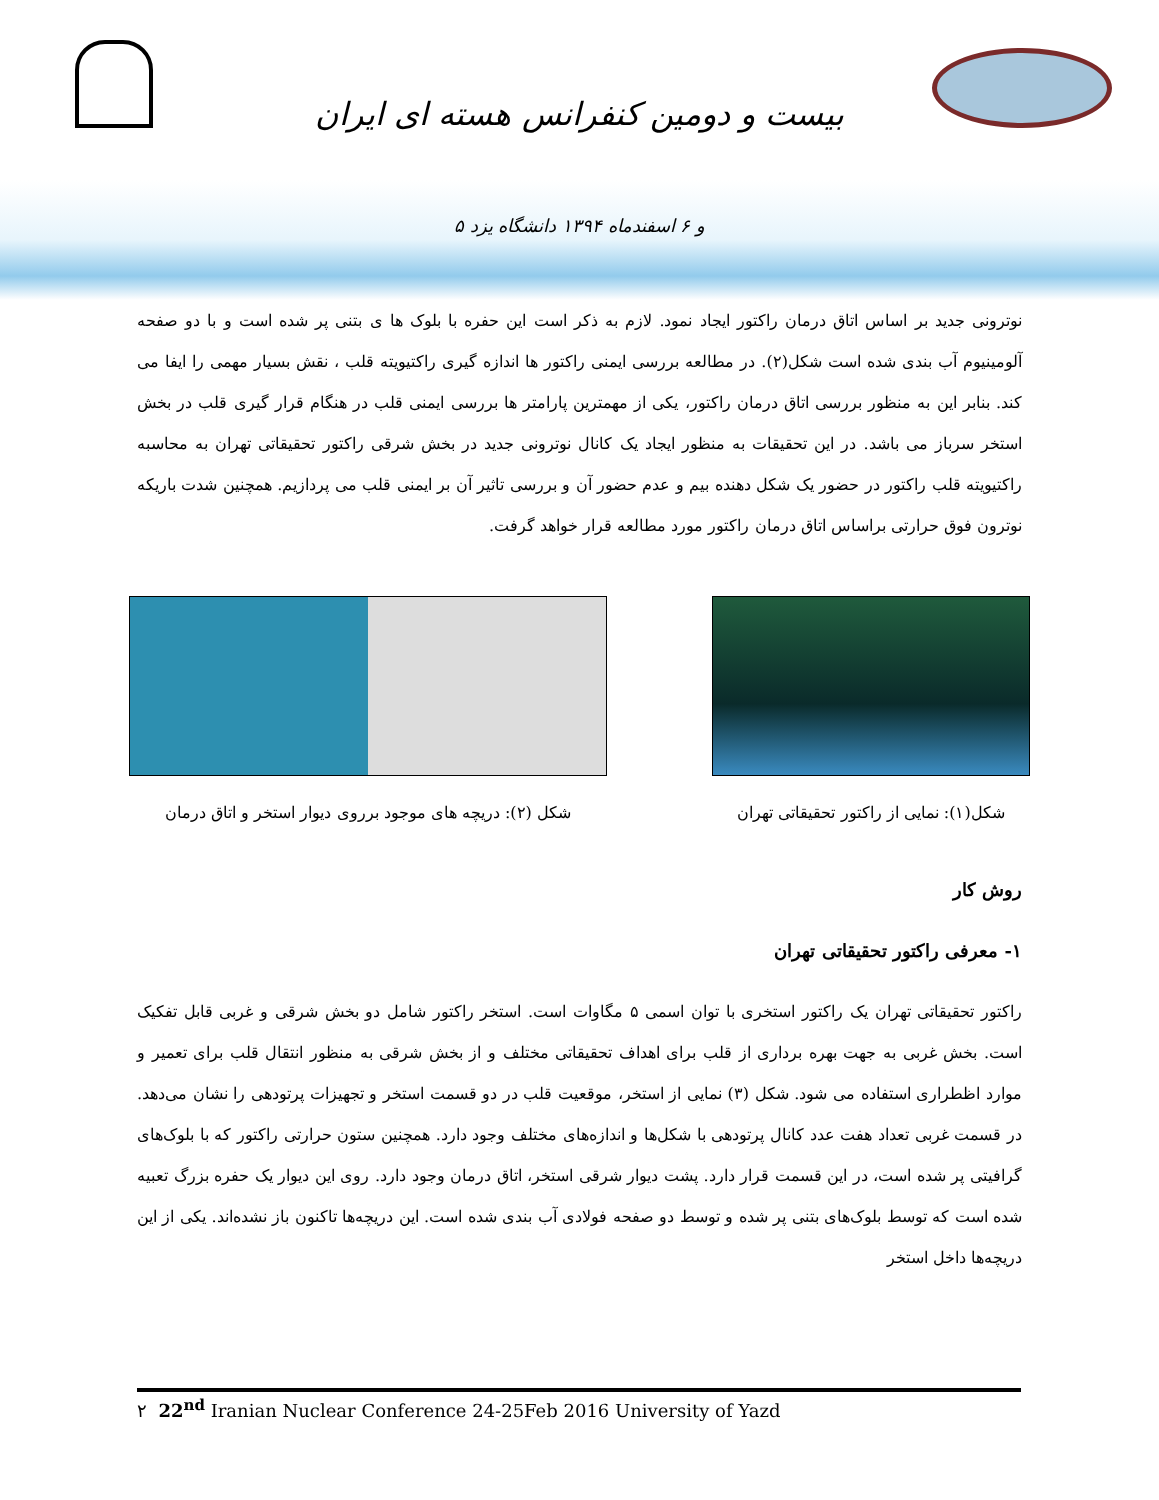بیست و دومین کنفرانس هسته ای ایران
۵ و ۶ اسفندماه ۱۳۹۴ دانشگاه یزد
نوترونی جدید بر اساس اتاق درمان راکتور ایجاد نمود. لازم به ذکر است این حفره با بلوک ها ی بتنی پر شده است و با دو صفحه آلومینیوم آب بندی شده است شکل(۲). در مطالعه بررسی ایمنی راکتور ها اندازه گیری راکتیویته قلب ، نقش بسیار مهمی را ایفا می کند. بنابر این به منظور بررسی اتاق درمان راکتور، یکی از مهمترین پارامتر ها بررسی ایمنی قلب در هنگام قرار گیری قلب در بخش استخر سرباز می باشد. در این تحقیقات به منظور ایجاد یک کانال نوترونی جدید در بخش شرقی راکتور تحقیقاتی تهران به محاسبه راکتیویته قلب راکتور در حضور یک شکل دهنده بیم و عدم حضور آن و بررسی تاثیر آن بر ایمنی قلب می پردازیم. همچنین شدت باریکه نوترون فوق حرارتی براساس اتاق درمان راکتور مورد مطالعه قرار خواهد گرفت.
شکل(۱): نمایی از راکتور تحقیقاتی تهران
شکل (۲): دریچه های موجود برروی دیوار استخر و اتاق درمان
روش کار
۱- معرفی راکتور تحقیقاتی تهران
راکتور تحقیقاتی تهران یک راکتور استخری با توان اسمی ۵ مگاوات است. استخر راکتور شامل دو بخش شرقی و غربی قابل تفکیک است. بخش غربی به جهت بهره برداری از قلب برای اهداف تحقیقاتی مختلف و از بخش شرقی به منظور انتقال قلب برای تعمیر و موارد اظطراری استفاده می شود. شکل (۳) نمایی از استخر، موقعیت قلب در دو قسمت استخر و تجهیزات پرتودهی را نشان می‌دهد. در قسمت غربی تعداد هفت عدد کانال پرتودهی با شکل‌ها و اندازه‌های مختلف وجود دارد. همچنین ستون حرارتی راکتور که با بلوک‌های گرافیتی پر شده است، در این قسمت قرار دارد. پشت دیوار شرقی استخر، اتاق درمان وجود دارد. روی این دیوار یک حفره بزرگ تعبیه شده است که توسط بلوک‌های بتنی پر شده و توسط دو صفحه فولادی آب بندی شده است. این دریچه‌ها تاکنون باز نشده‌اند. یکی از این دریچه‌ها داخل استخر
۲ 22<sup>nd</sup> Iranian Nuclear Conference 24-25Feb 2016 University of Yazd